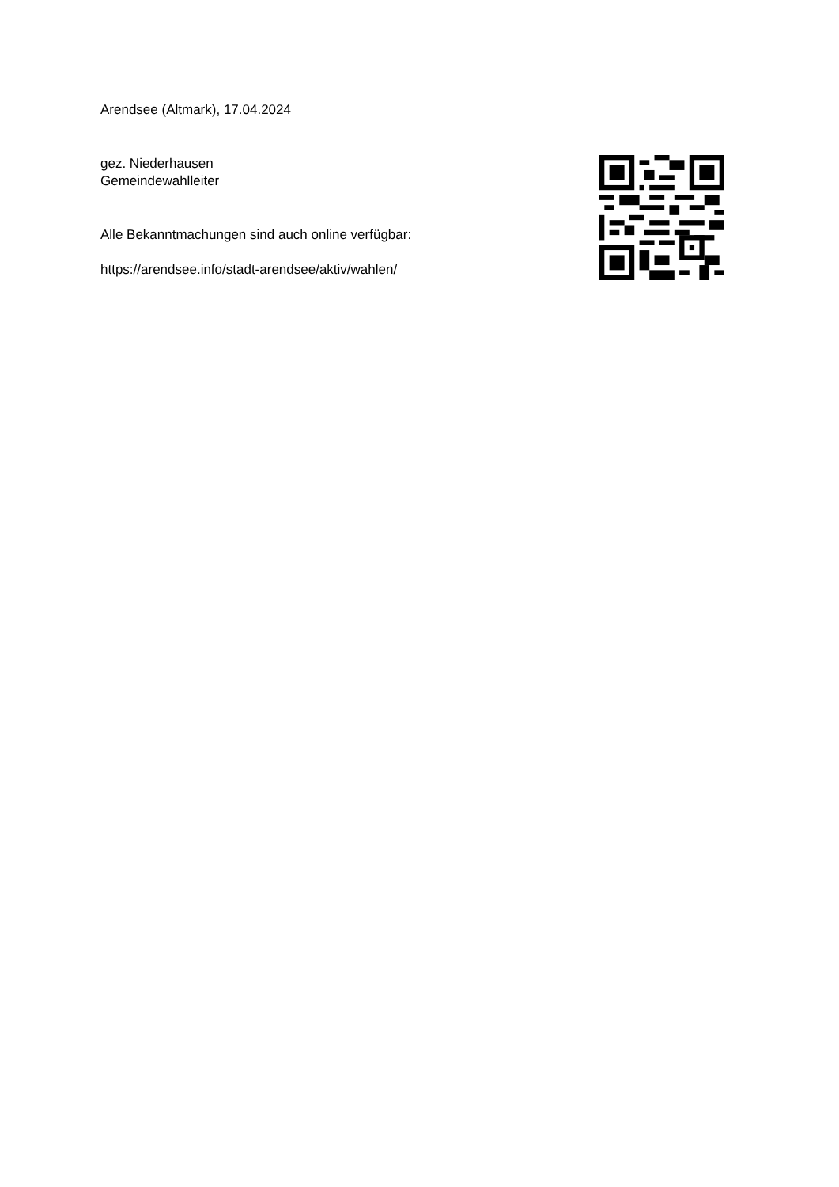Arendsee (Altmark), 17.04.2024
gez. Niederhausen
Gemeindewahlleiter
Alle Bekanntmachungen sind auch online verfügbar:
https://arendsee.info/stadt-arendsee/aktiv/wahlen/